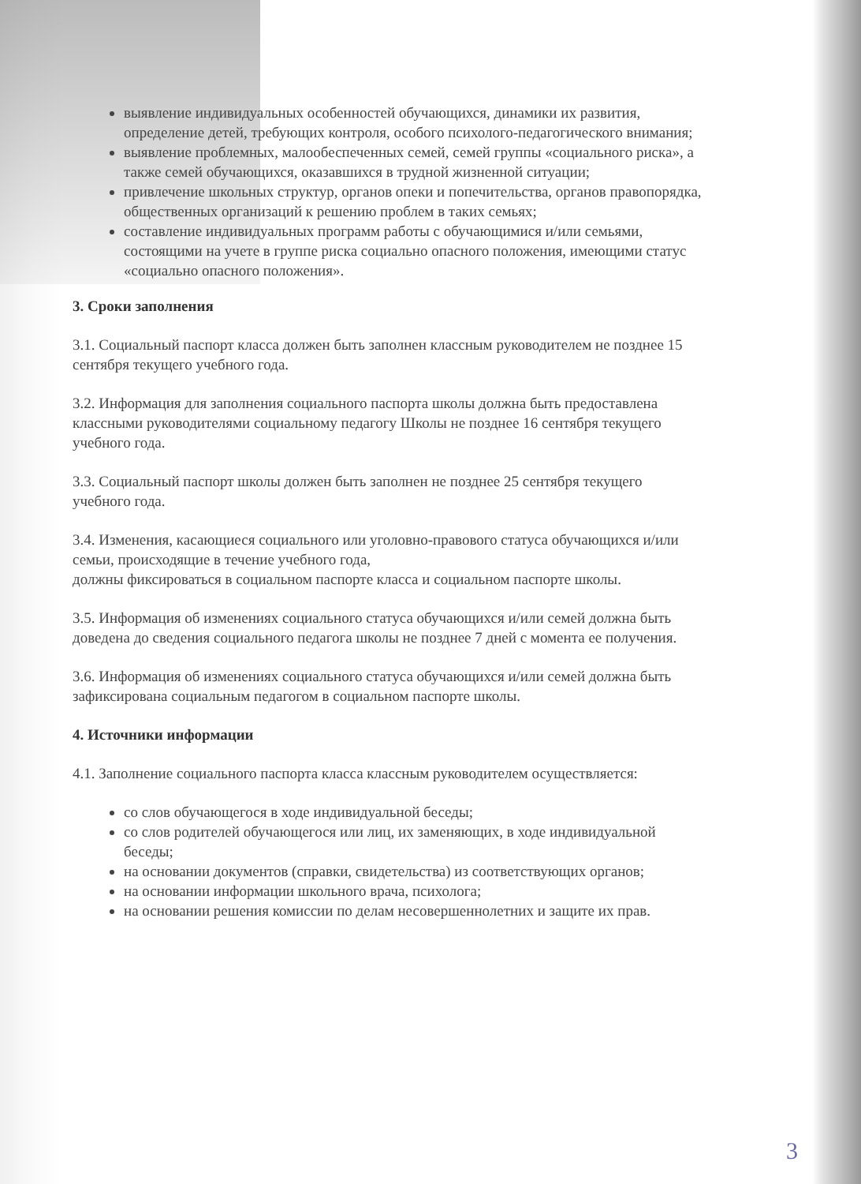выявление индивидуальных особенностей обучающихся, динамики их развития, определение детей, требующих контроля, особого психолого-педагогического внимания;
выявление проблемных, малообеспеченных семей, семей группы «социального риска», а также семей обучающихся, оказавшихся в трудной жизненной ситуации;
привлечение школьных структур, органов опеки и попечительства, органов правопорядка, общественных организаций к решению проблем в таких семьях;
составление индивидуальных программ работы с обучающимися и/или семьями, состоящими на учете в группе риска социально опасного положения, имеющими статус «социально опасного положения».
3. Сроки заполнения
3.1. Социальный паспорт класса должен быть заполнен классным руководителем не позднее 15 сентября текущего учебного года.
3.2. Информация для заполнения социального паспорта школы должна быть предоставлена классными руководителями социальному педагогу Школы не позднее 16 сентября текущего учебного года.
3.3. Социальный паспорт школы должен быть заполнен не позднее 25 сентября текущего учебного года.
3.4. Изменения, касающиеся социального или уголовно-правового статуса обучающихся и/или семьи, происходящие в течение учебного года,
должны фиксироваться в социальном паспорте класса и социальном паспорте школы.
3.5. Информация об изменениях социального статуса обучающихся и/или семей должна быть доведена до сведения социального педагога школы не позднее 7 дней с момента ее получения.
3.6. Информация об изменениях социального статуса обучающихся и/или семей должна быть зафиксирована социальным педагогом в социальном паспорте школы.
4. Источники информации
4.1. Заполнение социального паспорта класса классным руководителем осуществляется:
со слов обучающегося в ходе индивидуальной беседы;
со слов родителей обучающегося или лиц, их заменяющих, в ходе индивидуальной беседы;
на основании документов (справки, свидетельства) из соответствующих органов;
на основании информации школьного врача, психолога;
на основании решения комиссии по делам несовершеннолетних и защите их прав.
3